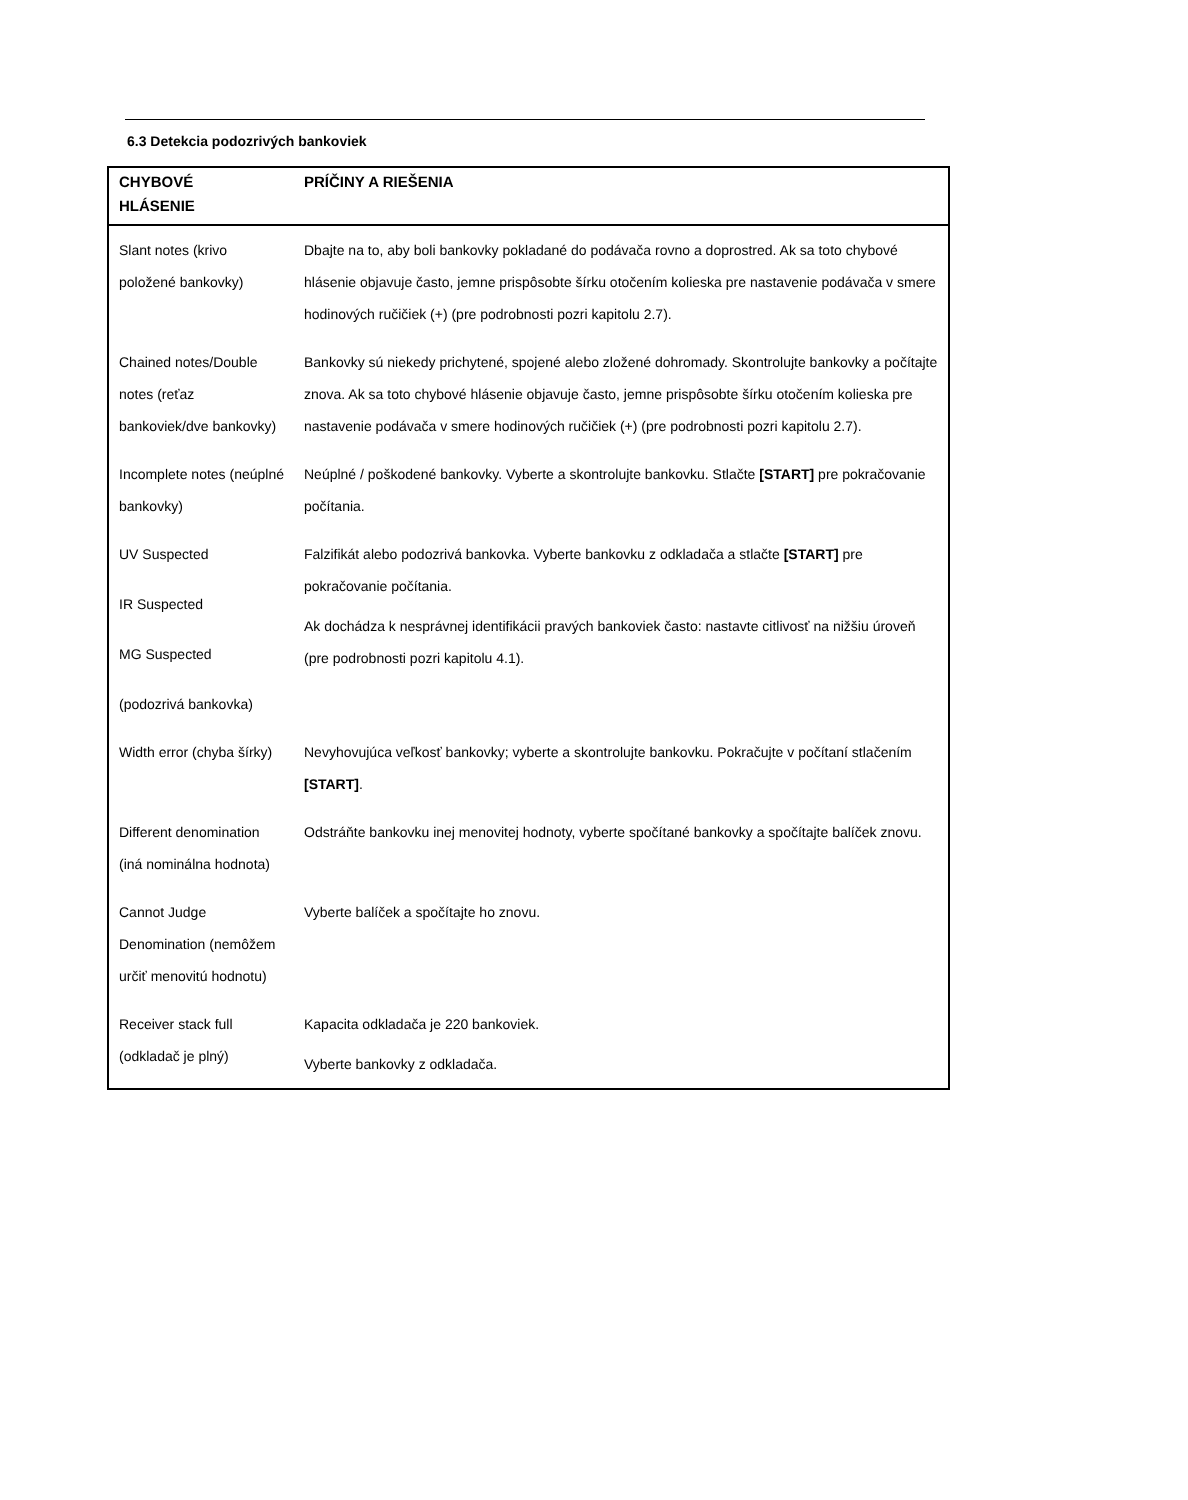6.3 Detekcia podozrivých bankoviek
| CHYBOVÉ HLÁSENIE | PRÍČINY A RIEŠENIA |
| --- | --- |
| Slant notes (krivo položené bankovky) | Dbajte na to, aby boli bankovky pokladané do podávača rovno a doprostred. Ak sa toto chybové hlásenie objavuje často, jemne prispôsobte šírku otočením kolieska pre nastavenie podávača v smere hodinových ručičiek (+) (pre podrobnosti pozri kapitolu 2.7). |
| Chained notes/Double notes (reťaz bankoviek/dve bankovky) | Bankovky sú niekedy prichytené, spojené alebo zložené dohromady. Skontrolujte bankovky a počítajte znova. Ak sa toto chybové hlásenie objavuje často, jemne prispôsobte šírku otočením kolieska pre nastavenie podávača v smere hodinových ručičiek (+) (pre podrobnosti pozri kapitolu 2.7). |
| Incomplete notes (neúplné bankovky) | Neúplné / poškodené bankovky. Vyberte a skontrolujte bankovku. Stlačte [START] pre pokračovanie počítania. |
| UV Suspected IR Suspected MG Suspected (podozrivá bankovka) | Falzifikát alebo podozrivá bankovka. Vyberte bankovku z odkladača a stlačte [START] pre pokračovanie počítania. Ak dochádza k nesprávnej identifikácii pravých bankoviek často: nastavte citlivosť na nižšiu úroveň (pre podrobnosti pozri kapitolu 4.1). |
| Width error (chyba šírky) | Nevyhovujúca veľkosť bankovky; vyberte a skontrolujte bankovku. Pokračujte v počítaní stlačením [START] . |
| Different denomination (iná nominálna hodnota) | Odstráňte bankovku inej menovitej hodnoty, vyberte spočítané bankovky a spočítajte balíček znovu. |
| Cannot Judge Denomination (nemôžem určiť menovitú hodnotu) | Vyberte balíček a spočítajte ho znovu. |
| Receiver stack full (odkladač je plný) | Kapacita odkladača je 220 bankoviek. Vyberte bankovky z odkladača. |